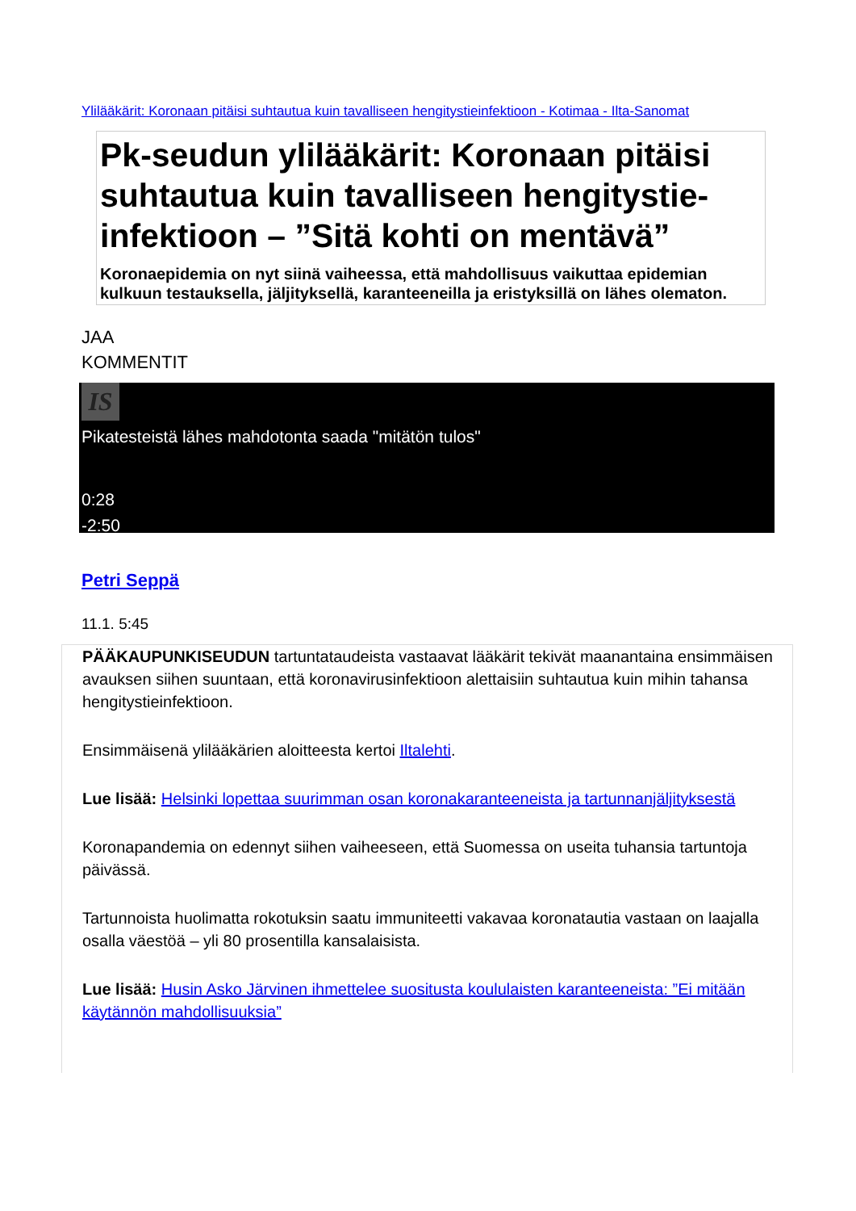Ylilääkärit: Koronaan pitäisi suhtautua kuin tavalliseen hengitystieinfektioon - Kotimaa - Ilta-Sanomat
Pk-seudun ylilääkärit: Koronaan pitäisi suhtautua kuin tavalliseen hengitystie-infektioon – ”Sitä kohti on mentävä”
Koronaepidemia on nyt siinä vaiheessa, että mahdollisuus vaikuttaa epidemian kulkuun testauksella, jäljityksellä, karanteeneilla ja eristyksillä on lähes olematon.
JAA
KOMMENTIT
IS
Pikatesteistä lähes mahdotonta saada "mitätön tulos"
0:28
-2:50
Petri Seppä
11.1. 5:45
PÄÄKAUPUNKISEUDUN tartuntataudeista vastaavat lääkärit tekivät maanantaina ensimmäisen avauksen siihen suuntaan, että koronavirusinfektioon alettaisiin suhtautua kuin mihin tahansa hengitystieinfektioon.
Ensimmäisenä ylilääkärien aloitteesta kertoi Iltalehti.
Lue lisää: Helsinki lopettaa suurimman osan koronakaranteeneista ja tartunnanjäljityksestä
Koronapandemia on edennyt siihen vaiheeseen, että Suomessa on useita tuhansia tartuntoja päivässä.
Tartunnoista huolimatta rokotuksin saatu immuniteetti vakavaa koronatautia vastaan on laajalla osalla väestöä – yli 80 prosentilla kansalaisista.
Lue lisää: Husin Asko Järvinen ihmettelee suositusta koululaisten karanteeneista: ”Ei mitään käytännön mahdollisuuksia”